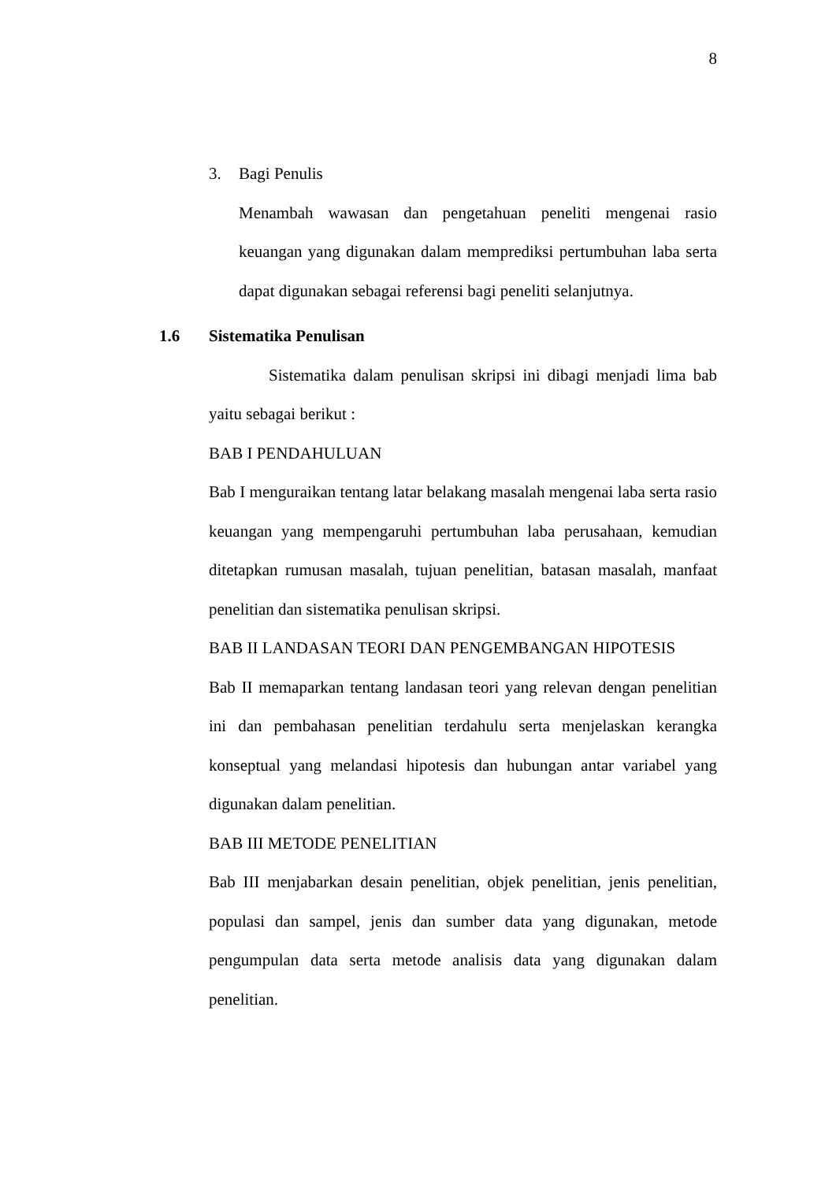8
3. Bagi Penulis
Menambah wawasan dan pengetahuan peneliti mengenai rasio keuangan yang digunakan dalam memprediksi pertumbuhan laba serta dapat digunakan sebagai referensi bagi peneliti selanjutnya.
1.6 Sistematika Penulisan
Sistematika dalam penulisan skripsi ini dibagi menjadi lima bab yaitu sebagai berikut :
BAB I PENDAHULUAN
Bab I menguraikan tentang latar belakang masalah mengenai laba serta rasio keuangan yang mempengaruhi pertumbuhan laba perusahaan, kemudian ditetapkan rumusan masalah, tujuan penelitian, batasan masalah, manfaat penelitian dan sistematika penulisan skripsi.
BAB II LANDASAN TEORI DAN PENGEMBANGAN HIPOTESIS
Bab II memaparkan tentang landasan teori yang relevan dengan penelitian ini dan pembahasan penelitian terdahulu serta menjelaskan kerangka konseptual yang melandasi hipotesis dan hubungan antar variabel yang digunakan dalam penelitian.
BAB III METODE PENELITIAN
Bab III menjabarkan desain penelitian, objek penelitian, jenis penelitian, populasi dan sampel, jenis dan sumber data yang digunakan, metode pengumpulan data serta metode analisis data yang digunakan dalam penelitian.